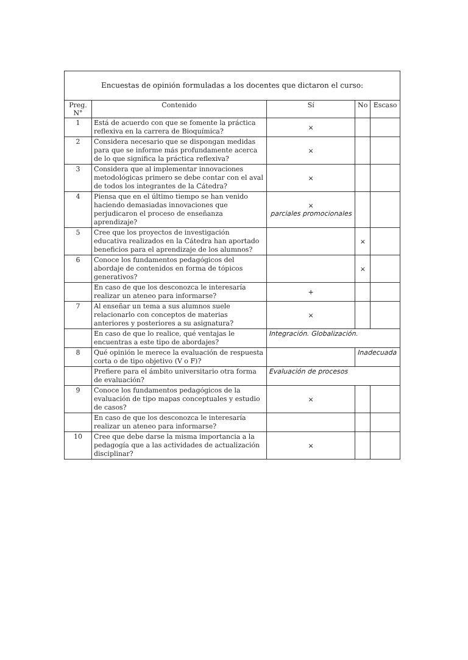Encuestas de opinión formuladas a los docentes que dictaron el curso:
| Preg. N° | Contenido | Sí | No | Escaso |
| --- | --- | --- | --- | --- |
| 1 | Está de acuerdo con que se fomente la práctica reflexiva en la carrera de Bioquímica? | × | | |
| 2 | Considera necesario que se dispongan medidas para que se informe más profundamente acerca de lo que significa la práctica reflexiva? | × | | |
| 3 | Considera que al implementar innovaciones metodológicas primero se debe contar con el aval de todos los integrantes de la Cátedra? | × | | |
| 4 | Piensa que en el último tiempo se han venido haciendo demasiadas innovaciones que perjudicaron el proceso de enseñanza aprendizaje? | × parciales promocionales | | |
| 5 | Cree que los proyectos de investigación educativa realizados en la Cátedra han aportado beneficios para el aprendizaje de los alumnos? | | × | |
| 6 | Conoce los fundamentos pedagógicos del abordaje de contenidos en forma de tópicos generativos? | | × | |
| | En caso de que los desconozca le interesaría realizar un ateneo para informarse? | + | | |
| 7 | Al enseñar un tema a sus alumnos suele relacionarlo con conceptos de materias anteriores y posteriores a su asignatura? | × | | |
| | En caso de que lo realice, qué ventajas le encuentras a este tipo de abordajes? | Integración. Globalización. | | |
| 8 | Qué opinión le merece la evaluación de respuesta corta o de tipo objetivo (V o F)? | | Inadecuada | |
| | Prefiere para el ámbito universitario otra forma de evaluación? | Evaluación de procesos | | |
| 9 | Conoce los fundamentos pedagógicos de la evaluación de tipo mapas conceptuales y estudio de casos? | × | | |
| | En caso de que los desconozca le interesaría realizar un ateneo para informarse? | | | |
| 10 | Cree que debe darse la misma importancia a la pedagogía que a las actividades de actualización disciplinar? | × | | |